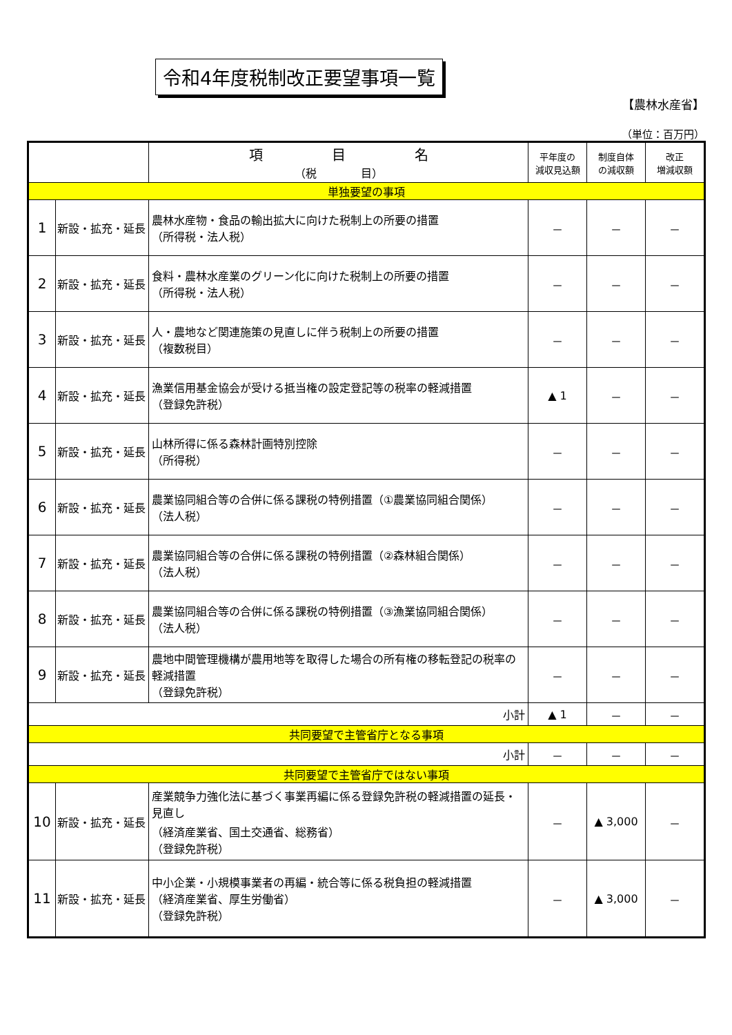令和4年度税制改正要望事項一覧
【農林水産省】
（単位：百万円）
| | | 項 目 名 （税 目） | 平年度の 減収見込額 | 制度自体 の減収額 | 改正 増減収額 |
| --- | --- | --- | --- | --- | --- |
| 単独要望の事項 | | | | | |
| 1 | 新設・拡充・延長 | 農林水産物・食品の輸出拡大に向けた税制上の所要の措置 （所得税・法人税） | － | － | － |
| 2 | 新設・拡充・延長 | 食料・農林水産業のグリーン化に向けた税制上の所要の措置 （所得税・法人税） | － | － | － |
| 3 | 新設・拡充・延長 | 人・農地など関連施策の見直しに伴う税制上の所要の措置 （複数税目） | － | － | － |
| 4 | 新設・拡充・延長 | 漁業信用基金協会が受ける抵当権の設定登記等の税率の軽減措置 （登録免許税） | ▲ 1 | － | － |
| 5 | 新設・拡充・延長 | 山林所得に係る森林計画特別控除 （所得税） | － | － | － |
| 6 | 新設・拡充・延長 | 農業協同組合等の合併に係る課税の特例措置（①農業協同組合関係） （法人税） | － | － | － |
| 7 | 新設・拡充・延長 | 農業協同組合等の合併に係る課税の特例措置（②森林組合関係） （法人税） | － | － | － |
| 8 | 新設・拡充・延長 | 農業協同組合等の合併に係る課税の特例措置（③漁業協同組合関係） （法人税） | － | － | － |
| 9 | 新設・拡充・延長 | 農地中間管理機構が農用地等を取得した場合の所有権の移転登記の税率の軽減措置 （登録免許税） | － | － | － |
| 小計 | | | ▲ 1 | － | － |
| 共同要望で主管省庁となる事項 | | | | | |
| 小計 | | | － | － | － |
| 共同要望で主管省庁ではない事項 | | | | | |
| 10 | 新設・拡充・延長 | 産業競争力強化法に基づく事業再編に係る登録免許税の軽減措置の延長・見直し （経済産業省、国土交通省、総務省） （登録免許税） | － | ▲ 3,000 | － |
| 11 | 新設・拡充・延長 | 中小企業・小規模事業者の再編・統合等に係る税負担の軽減措置 （経済産業省、厚生労働省） （登録免許税） | － | ▲ 3,000 | － |